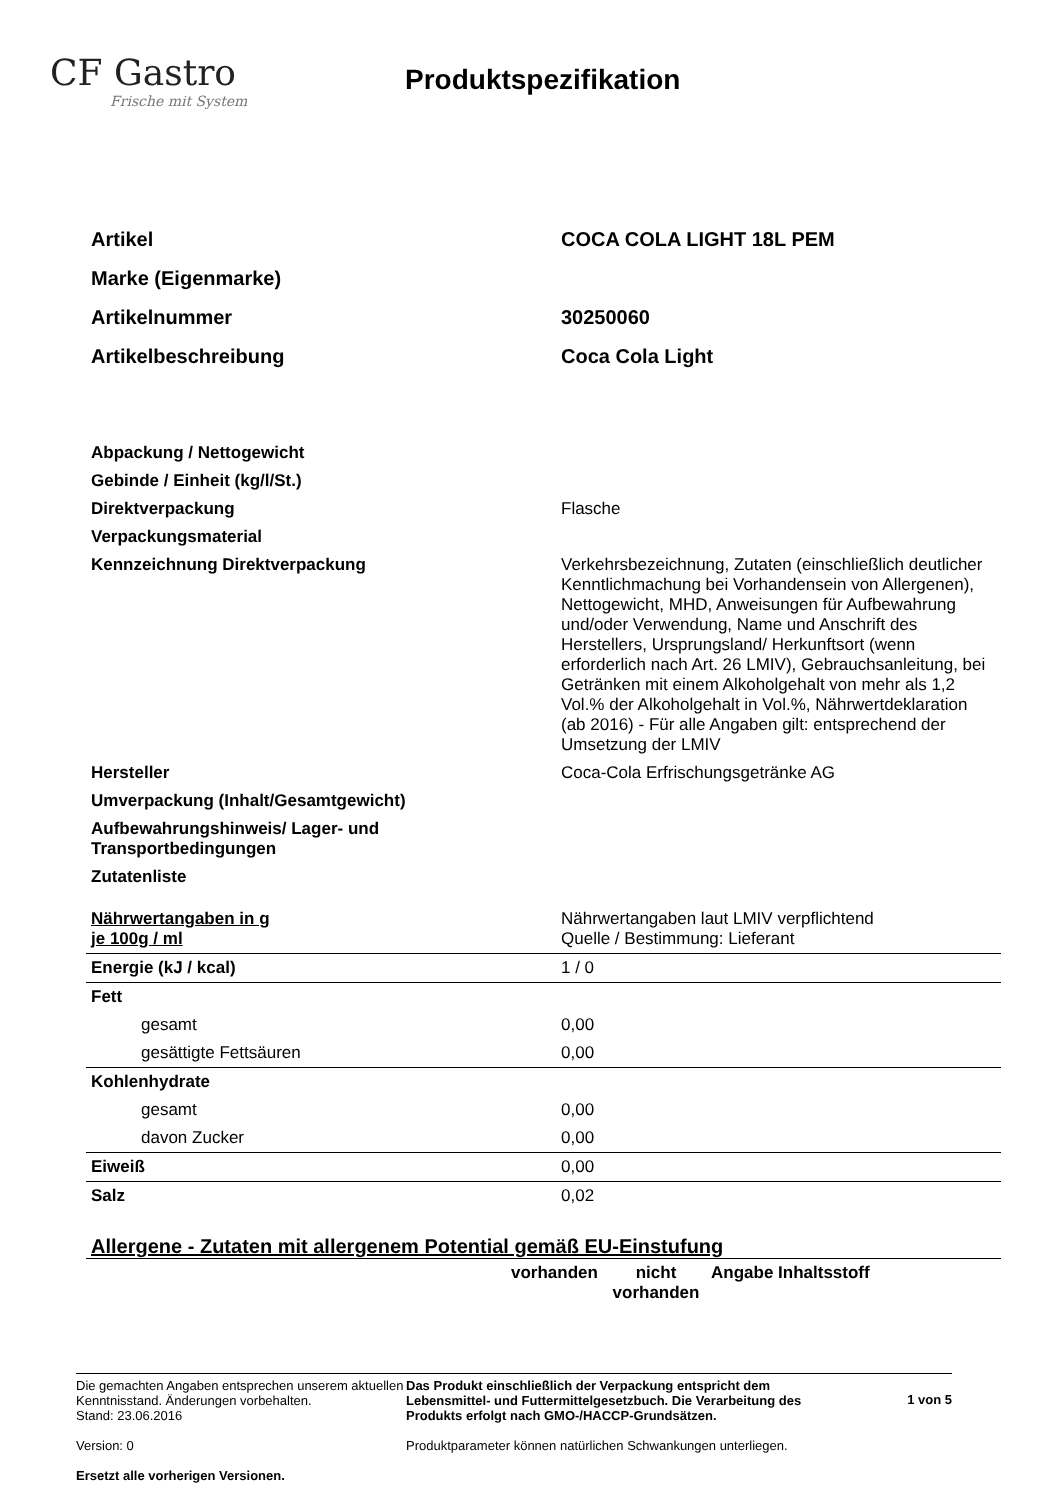CF Gastro
Frische mit System
Produktspezifikation
| Artikel | COCA COLA LIGHT 18L PEM |
| Marke (Eigenmarke) | |
| Artikelnummer | 30250060 |
| Artikelbeschreibung | Coca Cola Light |
| Abpackung / Nettogewicht | |
| Gebinde / Einheit (kg/l/St.) | |
| Direktverpackung | Flasche |
| Verpackungsmaterial | |
| Kennzeichnung Direktverpackung | Verkehrsbezeichnung, Zutaten (einschließlich deutlicher Kenntlichmachung bei Vorhandensein von Allergenen), Nettogewicht, MHD, Anweisungen für Aufbewahrung und/oder Verwendung, Name und Anschrift des Herstellers, Ursprungsland/ Herkunftsort (wenn erforderlich nach Art. 26 LMIV), Gebrauchsanleitung, bei Getränken mit einem Alkoholgehalt von mehr als 1,2 Vol.% der Alkoholgehalt in Vol.%, Nährwertdeklaration (ab 2016) - Für alle Angaben gilt: entsprechend der Umsetzung der LMIV |
| Hersteller | Coca-Cola Erfrischungsgetränke AG |
| Umverpackung (Inhalt/Gesamtgewicht) | |
| Aufbewahrungshinweis/ Lager- und Transportbedingungen | |
| Zutatenliste | |
| Nährwertangaben in g je 100g / ml | Nährwertangaben laut LMIV verpflichtend Quelle / Bestimmung: Lieferant |
| Energie (kJ / kcal) | 1 / 0 |
| Fett | |
| gesamt | 0,00 |
| gesättigte Fettsäuren | 0,00 |
| Kohlenhydrate | |
| gesamt | 0,00 |
| davon Zucker | 0,00 |
| Eiweiß | 0,00 |
| Salz | 0,02 |
Allergene - Zutaten mit allergenem Potential gemäß EU-Einstufung
| | vorhanden | nicht vorhanden | Angabe Inhaltsstoff |
Die gemachten Angaben entsprechen unserem aktuellen Kenntnisstand. Änderungen vorbehalten.
Stand: 23.06.2016
Version: 0
Ersetzt alle vorherigen Versionen.
Das Produkt einschließlich der Verpackung entspricht dem Lebensmittel- und Futtermittelgesetzbuch. Die Verarbeitung des Produkts erfolgt nach GMO-/HACCP-Grundsätzen.
Produktparameter können natürlichen Schwankungen unterliegen.
1 von 5